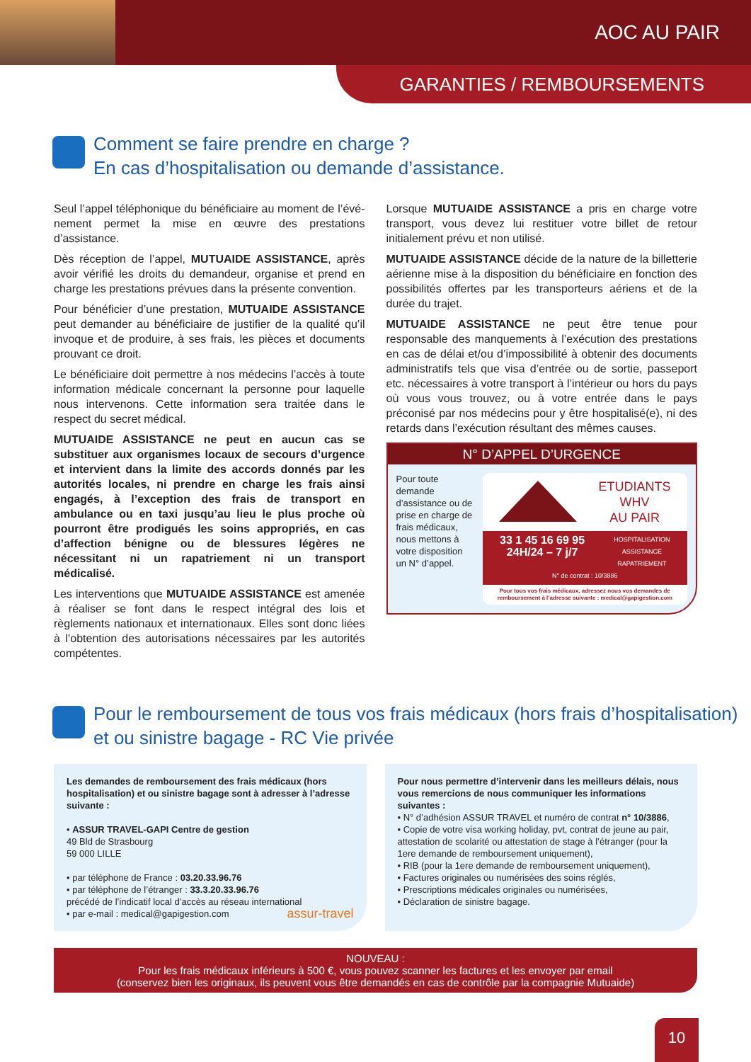AOC AU PAIR
GARANTIES / REMBOURSEMENTS
Comment se faire prendre en charge ?
En cas d’hospitalisation ou demande d’assistance.
Seul l’appel téléphonique du bénéficiaire au moment de l’évé­nement permet la mise en œuvre des prestations d’assistance.
Dès réception de l’appel, MUTUAIDE ASSISTANCE, après avoir vérifié les droits du demandeur, organise et prend en charge les prestations prévues dans la présente convention.
Pour bénéficier d’une prestation, MUTUAIDE ASSISTANCE peut demander au bénéficiaire de justifier de la qualité qu’il invoque et de produire, à ses frais, les pièces et documents prouvant ce droit.
Le bénéficiaire doit permettre à nos médecins l’accès à toute information médicale concernant la personne pour laquelle nous intervenons. Cette information sera traitée dans le respect du secret médical.
MUTUAIDE ASSISTANCE ne peut en aucun cas se substituer aux organismes locaux de secours d’urgence et intervient dans la limite des accords donnés par les autorités locales, ni prendre en charge les frais ainsi engagés, à l’exception des frais de transport en ambulance ou en taxi jusqu’au lieu le plus proche où pourront être prodigués les soins appropriés, en cas d’affection bénigne ou de blessures légères ne nécessitant ni un rapatriement ni un transport médicalisé.
Les interventions que MUTUAIDE ASSISTANCE est amenée à réaliser se font dans le respect intégral des lois et règlements nationaux et internationaux. Elles sont donc liées à l’obtention des autorisations nécessaires par les autorités compétentes.
Lorsque MUTUAIDE ASSISTANCE a pris en charge votre transport, vous devez lui restituer votre billet de retour initialement prévu et non utilisé.
MUTUAIDE ASSISTANCE décide de la nature de la billetterie aérienne mise à la disposition du bénéficiaire en fonction des possibilités offertes par les transporteurs aériens et de la durée du trajet.
MUTUAIDE ASSISTANCE ne peut être tenue pour responsable des manquements à l’exécution des prestations en cas de délai et/ou d’impossibilité à obtenir des documents administratifs tels que visa d’entrée ou de sortie, passeport etc. nécessaires à votre transport à l’intérieur ou hors du pays où vous vous trouvez, ou à votre entrée dans le pays préconisé par nos médecins pour y être hospitalisé(e), ni des retards dans l’exécution résultant des mêmes causes.
N° D’APPEL D’URGENCE
Pour toute demande d’assistance ou de prise en charge de frais médicaux, nous mettons à votre disposition un N° d’appel.
ETUDIANTS
WHV
AU PAIR
33 1 45 16 69 95
24H/24 – 7 j/7 HOSPITALISATION
ASSISTANCE
RAPATRIEMENT
N° de contrat : 10/3886
Pour tous vos frais médicaux, adressez nous vos demandes de remboursement à l’adresse suivante : medical@gapigestion.com
Pour le remboursement de tous vos frais médicaux (hors frais d’hospitalisation) et ou sinistre bagage - RC Vie privée
Les demandes de remboursement des frais médicaux (hors hospi­talisation) et ou sinistre bagage sont à adresser à l’adresse suivante :
• ASSUR TRAVEL-GAPI Centre de gestion
49 Bld de Strasbourg
59 000 LILLE
• par téléphone de France : 03.20.33.96.76
• par téléphone de l’étranger : 33.3.20.33.96.76
précédé de l’indicatif local d’accès au réseau international
• par e-mail : medical@gapigestion.com assur-travel
Pour nous permettre d’intervenir dans les meilleurs délais, nous vous remercions de nous communiquer les informations suivantes :
• N° d’adhésion ASSUR TRAVEL et numéro de contrat n° 10/3886,
• Copie de votre visa working holiday, pvt, contrat de jeune au pair, attestation de scolarité ou attestation de stage à l’étranger (pour la 1ere demande de remboursement uniquement),
• RIB (pour la 1ere demande de remboursement uniquement),
• Factures originales ou numérisées des soins réglés,
• Prescriptions médicales originales ou numérisées,
• Déclaration de sinistre bagage.
NOUVEAU :
Pour les frais médicaux inférieurs à 500 €, vous pouvez scanner les factures et les envoyer par email
(conservez bien les originaux, ils peuvent vous être demandés en cas de contrôle par la compagnie Mutuaide)
10